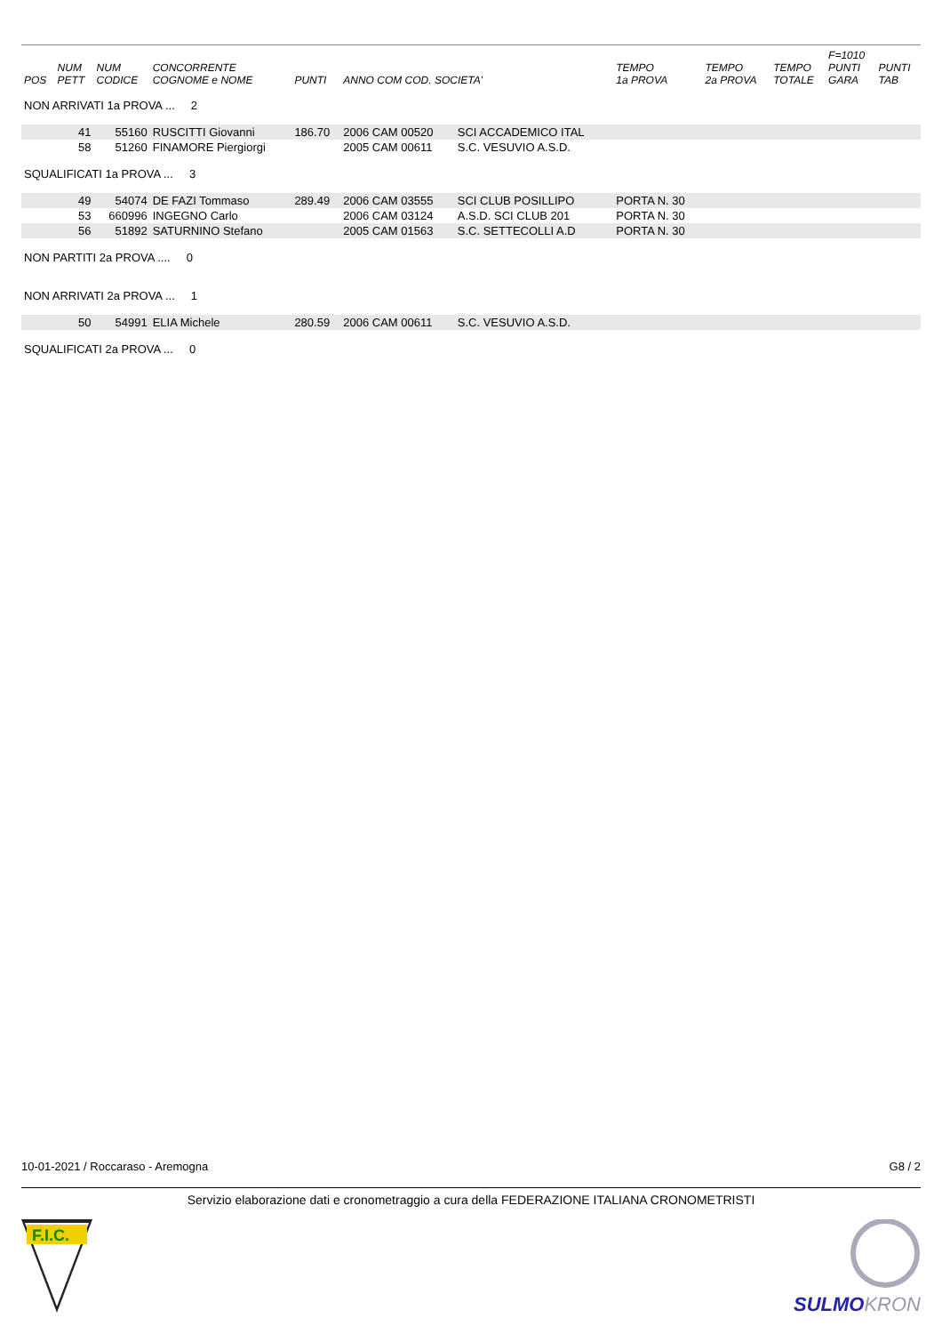| POS | NUM PETT | NUM CODICE | CONCORRENTE COGNOME e NOME | PUNTI | ANNO COM COD. SOCIETA' | | TEMPO 1a PROVA | TEMPO 2a PROVA | TEMPO TOTALE | F=1010 PUNTI GARA | PUNTI TAB |
| --- | --- | --- | --- | --- | --- | --- | --- | --- | --- | --- | --- |
| NON ARRIVATI 1a PROVA ... 2 | | | | | | | | | | | |
| | 41 | 55160 | RUSCITTI Giovanni | 186.70 | 2006 CAM 00520 | SCI ACCADEMICO ITAL | | | | | |
| | 58 | 51260 | FINAMORE Piergiorgi | | 2005 CAM 00611 | S.C. VESUVIO A.S.D. | | | | | |
| SQUALIFICATI 1a PROVA ... 3 | | | | | | | | | | | |
| | 49 | 54074 | DE FAZI Tommaso | 289.49 | 2006 CAM 03555 | SCI CLUB POSILLIPO | PORTA N. 30 | | | | |
| | 53 | 660996 | INGEGNO Carlo | | 2006 CAM 03124 | A.S.D. SCI CLUB 201 | PORTA N. 30 | | | | |
| | 56 | 51892 | SATURNINO Stefano | | 2005 CAM 01563 | S.C. SETTECOLLI A.D | PORTA N. 30 | | | | |
| NON PARTITI 2a PROVA .... 0 | | | | | | | | | | | |
| NON ARRIVATI 2a PROVA ... 1 | | | | | | | | | | | |
| | 50 | 54991 | ELIA Michele | 280.59 | 2006 CAM 00611 | S.C. VESUVIO A.S.D. | | | | | |
| SQUALIFICATI 2a PROVA ... 0 | | | | | | | | | | | |
10-01-2021 / Roccaraso - Aremogna G8 / 2
Servizio elaborazione dati e cronometraggio a cura della FEDERAZIONE ITALIANA CRONOMETRISTI
F.I.C.
SULMOKRON